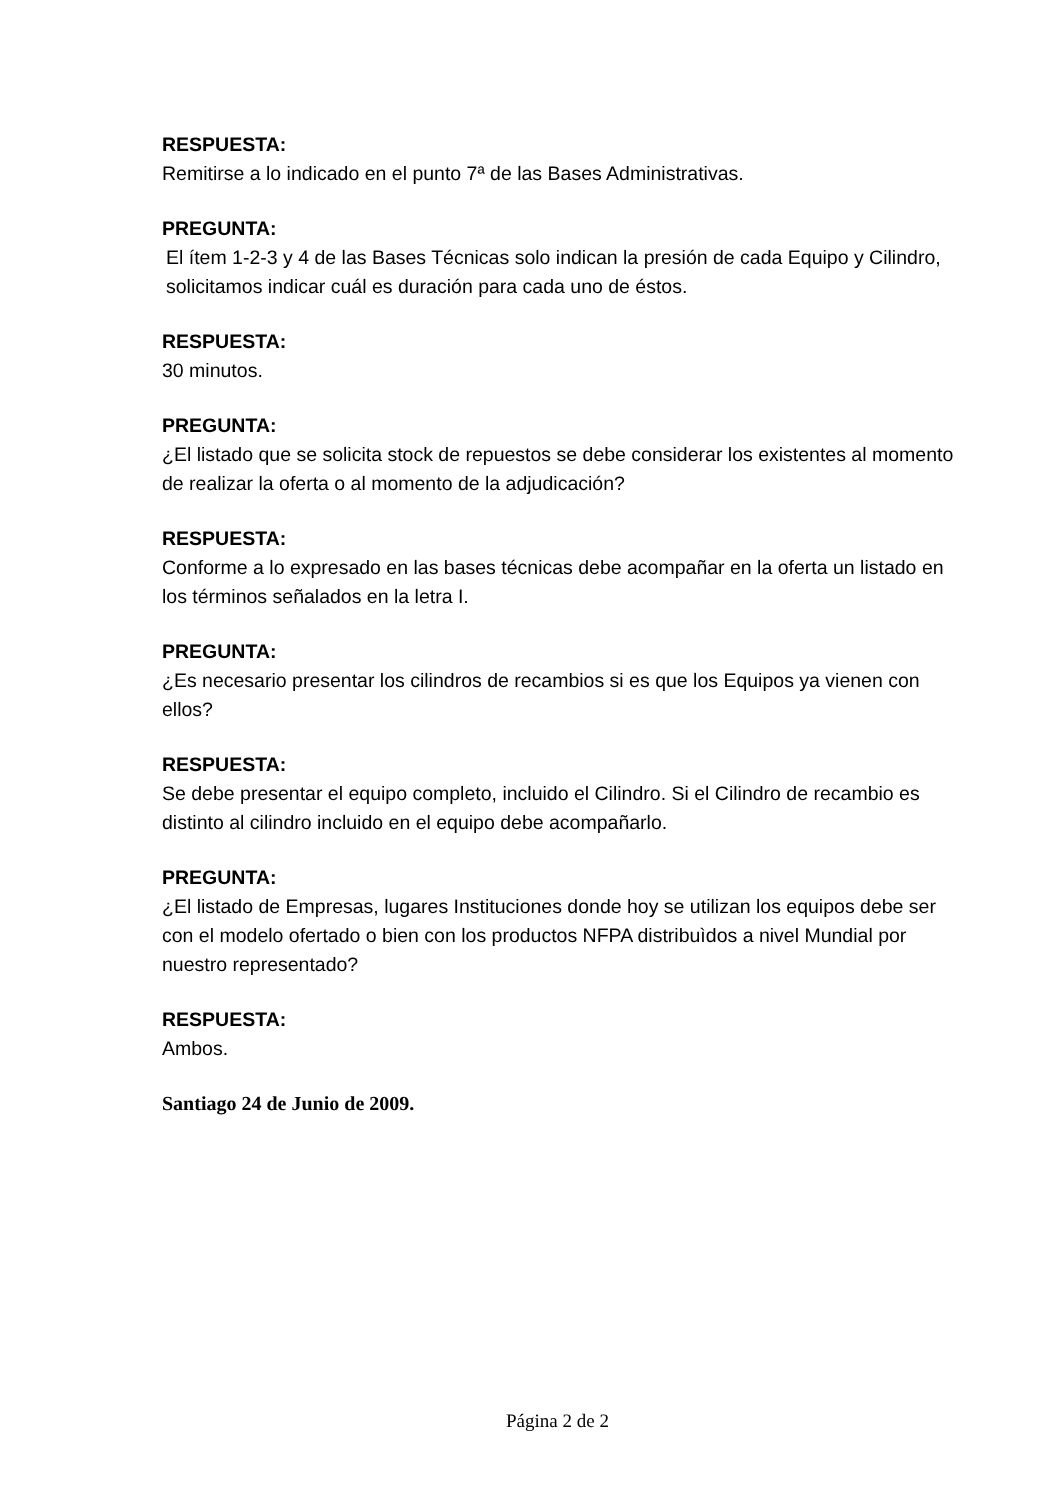RESPUESTA:
Remitirse a lo indicado en el punto 7ª de las Bases Administrativas.
PREGUNTA:
El ítem 1-2-3 y 4 de las Bases Técnicas solo indican la presión de cada Equipo y Cilindro, solicitamos indicar cuál es duración para cada uno de éstos.
RESPUESTA:
30 minutos.
PREGUNTA:
¿El listado que se solicita stock de repuestos se debe considerar los existentes al momento de realizar la oferta o al momento de la adjudicación?
RESPUESTA:
Conforme a lo expresado en las bases técnicas debe acompañar en la oferta un listado en los términos señalados en la letra I.
PREGUNTA:
¿Es necesario presentar los cilindros de recambios si es que los Equipos ya vienen con ellos?
RESPUESTA:
Se debe presentar el equipo completo, incluido el Cilindro. Si el Cilindro de recambio es distinto al cilindro incluido en el equipo debe acompañarlo.
PREGUNTA:
¿El listado de Empresas, lugares Instituciones donde hoy se utilizan los equipos debe ser con el modelo ofertado o bien con los productos NFPA distribuìdos a nivel Mundial por nuestro representado?
RESPUESTA:
Ambos.
Santiago 24 de Junio de 2009.
Página 2 de 2